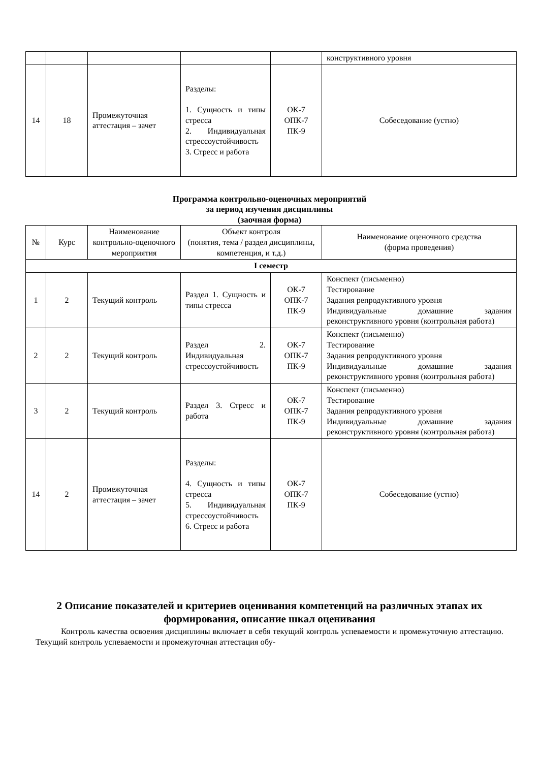| | | | | | конструктивного уровня |
| 14 | 18 | Промежуточная аттестация – зачет | Разделы: 1. Сущность и типы стресса 2. Индивидуальная стрессоустойчивость 3. Стресс и работа | ОК-7 ОПК-7 ПК-9 | Собеседование (устно) |
Программа контрольно-оценочных мероприятий
за период изучения дисциплины
(заочная форма)
| № | Курс | Наименование контрольно-оценочного мероприятия | Объект контроля (понятия, тема / раздел дисциплины, компетенция, и т.д.) | | Наименование оценочного средства (форма проведения) |
| --- | --- | --- | --- | --- | --- |
| I семестр | | | | | |
| 1 | 2 | Текущий контроль | Раздел 1. Сущность и типы стресса | ОК-7 ОПК-7 ПК-9 | Конспект (письменно) Тестирование Задания репродуктивного уровня Индивидуальные домашние задания реконструктивного уровня (контрольная работа) |
| 2 | 2 | Текущий контроль | Раздел 2. Индивидуальная стрессоустойчивость | ОК-7 ОПК-7 ПК-9 | Конспект (письменно) Тестирование Задания репродуктивного уровня Индивидуальные домашние задания реконструктивного уровня (контрольная работа) |
| 3 | 2 | Текущий контроль | Раздел 3. Стресс и работа | ОК-7 ОПК-7 ПК-9 | Конспект (письменно) Тестирование Задания репродуктивного уровня Индивидуальные домашние задания реконструктивного уровня (контрольная работа) |
| 14 | 2 | Промежуточная аттестация – зачет | Разделы: 4. Сущность и типы стресса 5. Индивидуальная стрессоустойчивость 6. Стресс и работа | ОК-7 ОПК-7 ПК-9 | Собеседование (устно) |
2 Описание показателей и критериев оценивания компетенций на различных этапах их формирования, описание шкал оценивания
Контроль качества освоения дисциплины включает в себя текущий контроль успеваемости и промежуточную аттестацию. Текущий контроль успеваемости и промежуточная аттестация обу-